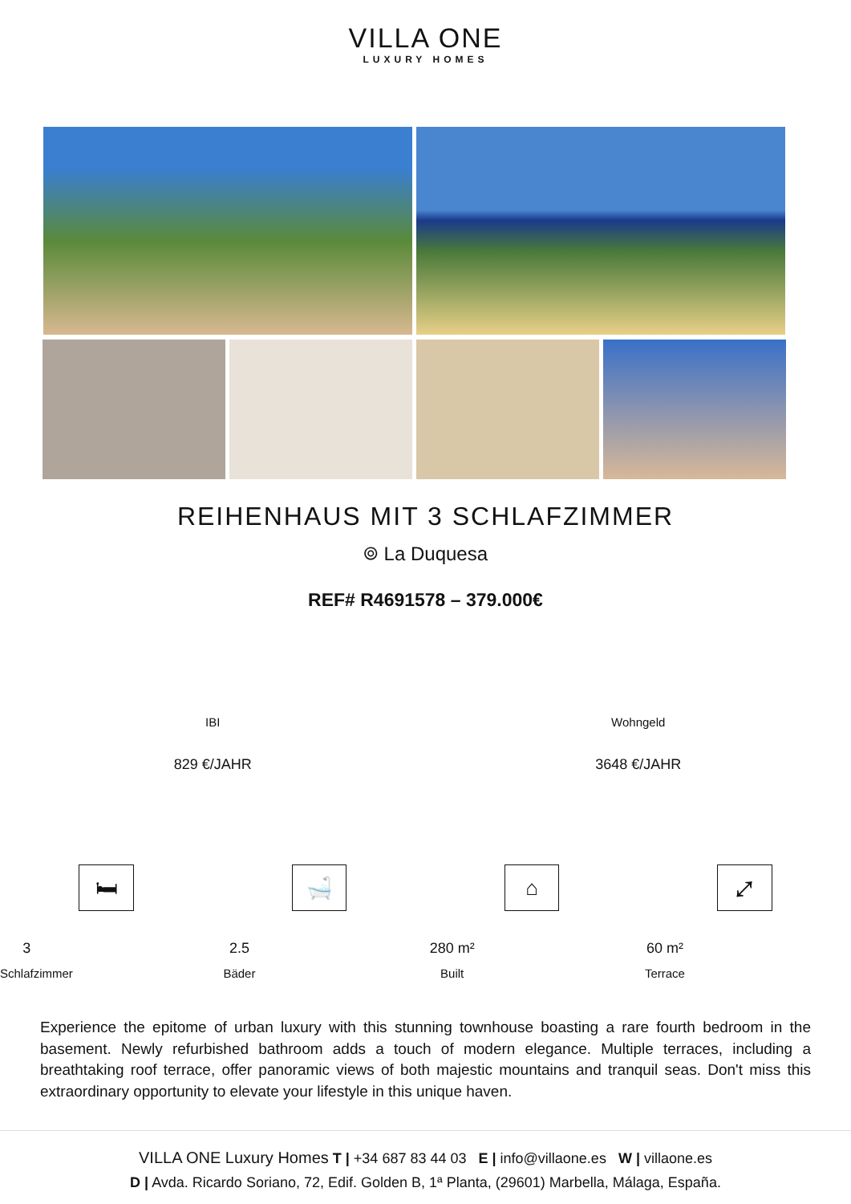VILLA ONE
LUXURY HOMES
REIHENHAUS MIT 3 SCHLAFZIMMER
⌾ La Duquesa
REF# R4691578 – 379.000€
IBI
829 €/JAHR
Wohngeld
3648 €/JAHR
🛏
3
Schlafzimmer
🛁
2.5
Bäder
⌂
280 m²
Built
⤢
60 m²
Terrace
Experience the epitome of urban luxury with this stunning townhouse boasting a rare fourth bedroom in the basement. Newly refurbished bathroom adds a touch of modern elegance. Multiple terraces, including a breathtaking roof terrace, offer panoramic views of both majestic mountains and tranquil seas. Don't miss this extraordinary opportunity to elevate your lifestyle in this unique haven.
VILLA ONE Luxury Homes T | +34 687 83 44 03 E | info@villaone.es W | villaone.es
D | Avda. Ricardo Soriano, 72, Edif. Golden B, 1ª Planta, (29601) Marbella, Málaga, España.